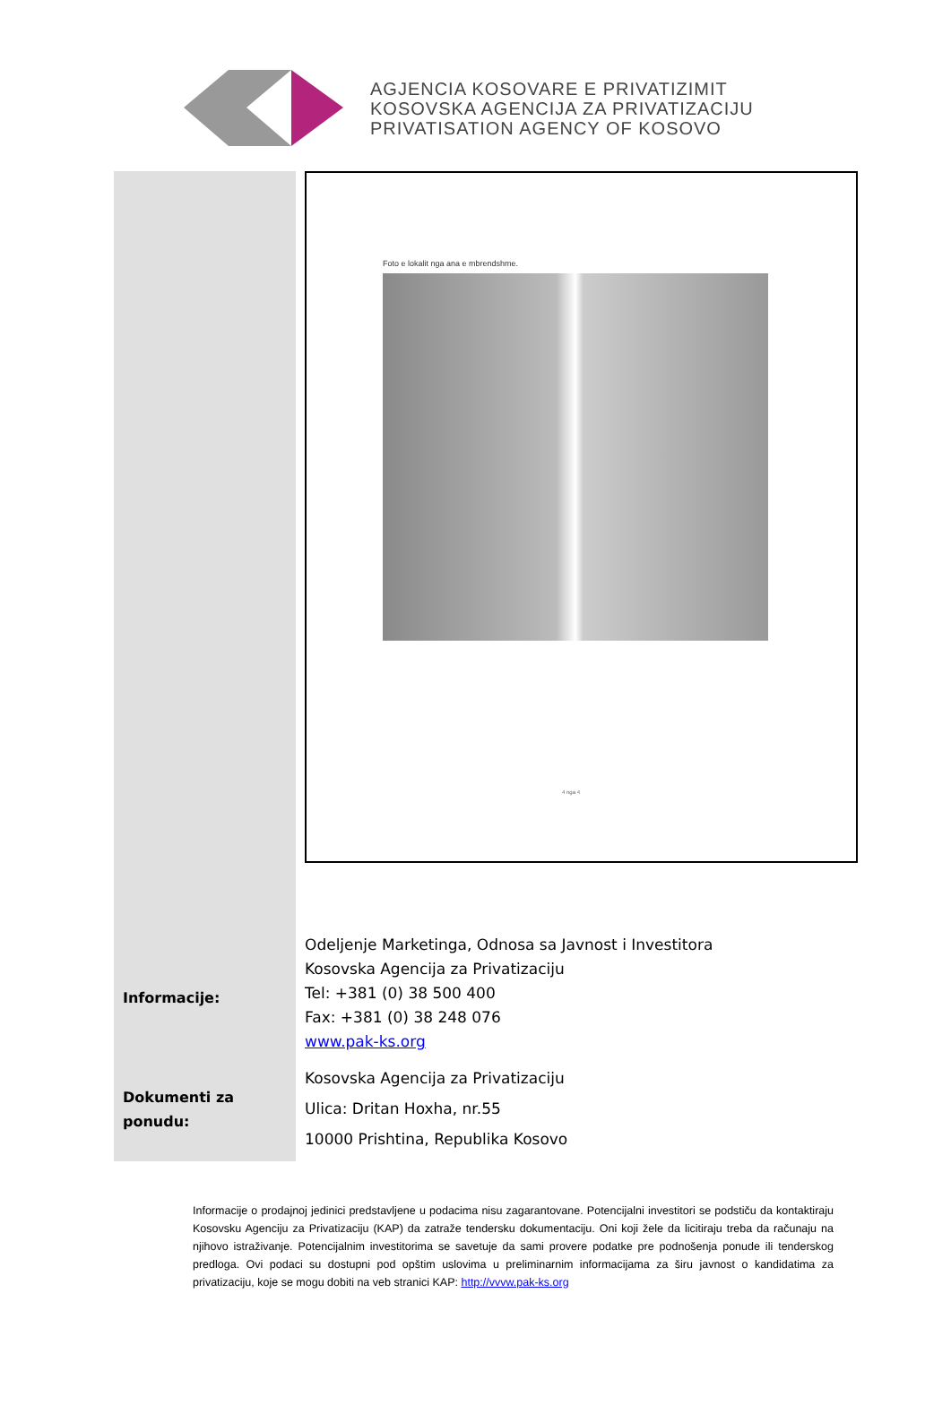AGJENCIA KOSOVARE E PRIVATIZIMIT
KOSOVSKA AGENCIJA ZA PRIVATIZACIJU
PRIVATISATION AGENCY OF KOSOVO
| | Foto e lokalit nga ana e mbrendshme. 4 nga 4 |
| Informacije: | Odeljenje Marketinga, Odnosa sa Javnost i Investitora Kosovska Agencija za Privatizaciju Tel: +381 (0) 38 500 400 Fax: +381 (0) 38 248 076 www.pak-ks.org |
| Dokumenti za ponudu: | Kosovska Agencija za Privatizaciju Ulica: Dritan Hoxha, nr.55 10000 Prishtina, Republika Kosovo |
Informacije o prodajnoj jedinici predstavljene u podacima nisu zagarantovane. Potencijalni investitori se podstiču da kontaktiraju Kosovsku Agenciju za Privatizaciju (KAP) da zatraže tendersku dokumentaciju. Oni koji žele da licitiraju treba da računaju na njihovo istraživanje. Potencijalnim investitorima se savetuje da sami provere podatke pre podnošenja ponude ili tenderskog predloga. Ovi podaci su dostupni pod opštim uslovima u preliminarnim informacijama za širu javnost o kandidatima za privatizaciju, koje se mogu dobiti na veb stranici KAP: http://vvvw.pak-ks.org